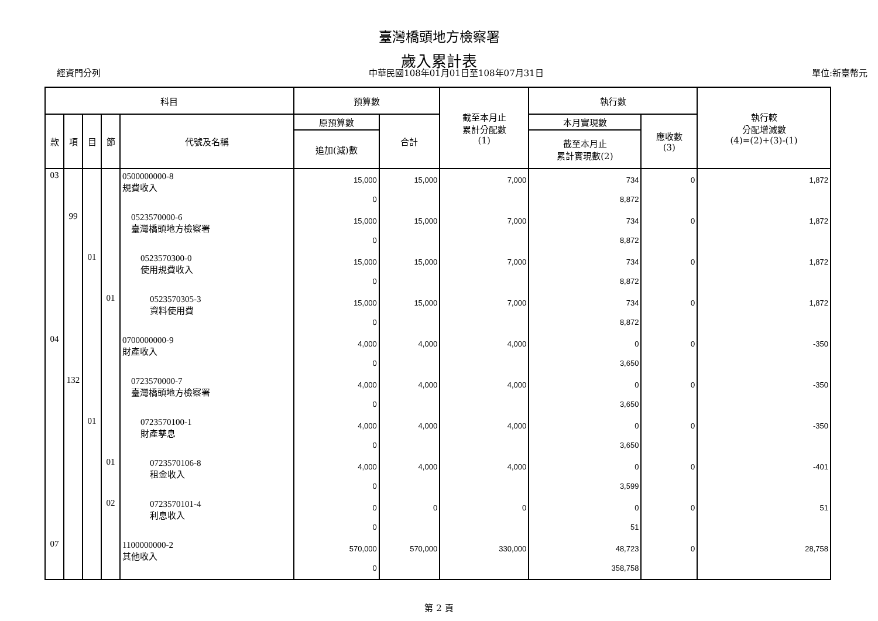臺灣橋頭地方檢察署
歲入累計表
經資門分列 中華民國108年01月01日至108年07月31日 單位:新臺幣元
| 科目 | | | | | 預算數 | | 截至本月止 累計分配數 (1) | 執行數 | | 執行較 分配增減數 (4)=(2)+(3)-(1) |
| --- | --- | --- | --- | --- | --- | --- | --- | --- | --- | --- |
| 款 | 項 | 目 | 節 | 代號及名稱 | 原預算數 | 合計 | | 本月實現數 | 應收數 (3) | |
| | | | | | 追加(減)數 | | | 截至本月止 累計實現數(2) | | |
| 03 | | | | 0500000000-8 規費收入 | 15,000 0 | 15,000 | 7,000 | 734 8,872 | 0 | 1,872 |
| | 99 | | | 0523570000-6 臺灣橋頭地方檢察署 | 15,000 0 | 15,000 | 7,000 | 734 8,872 | 0 | 1,872 |
| | | 01 | | 0523570300-0 使用規費收入 | 15,000 0 | 15,000 | 7,000 | 734 8,872 | 0 | 1,872 |
| | | | 01 | 0523570305-3 資料使用費 | 15,000 0 | 15,000 | 7,000 | 734 8,872 | 0 | 1,872 |
| 04 | | | | 0700000000-9 財產收入 | 4,000 0 | 4,000 | 4,000 | 0 3,650 | 0 | -350 |
| | 132 | | | 0723570000-7 臺灣橋頭地方檢察署 | 4,000 0 | 4,000 | 4,000 | 0 3,650 | 0 | -350 |
| | | 01 | | 0723570100-1 財產孳息 | 4,000 0 | 4,000 | 4,000 | 0 3,650 | 0 | -350 |
| | | | 01 | 0723570106-8 租金收入 | 4,000 0 | 4,000 | 4,000 | 0 3,599 | 0 | -401 |
| | | | 02 | 0723570101-4 利息收入 | 0 0 | 0 | 0 | 0 51 | 0 | 51 |
| 07 | | | | 1100000000-2 其他收入 | 570,000 0 | 570,000 | 330,000 | 48,723 358,758 | 0 | 28,758 |
第 2 頁